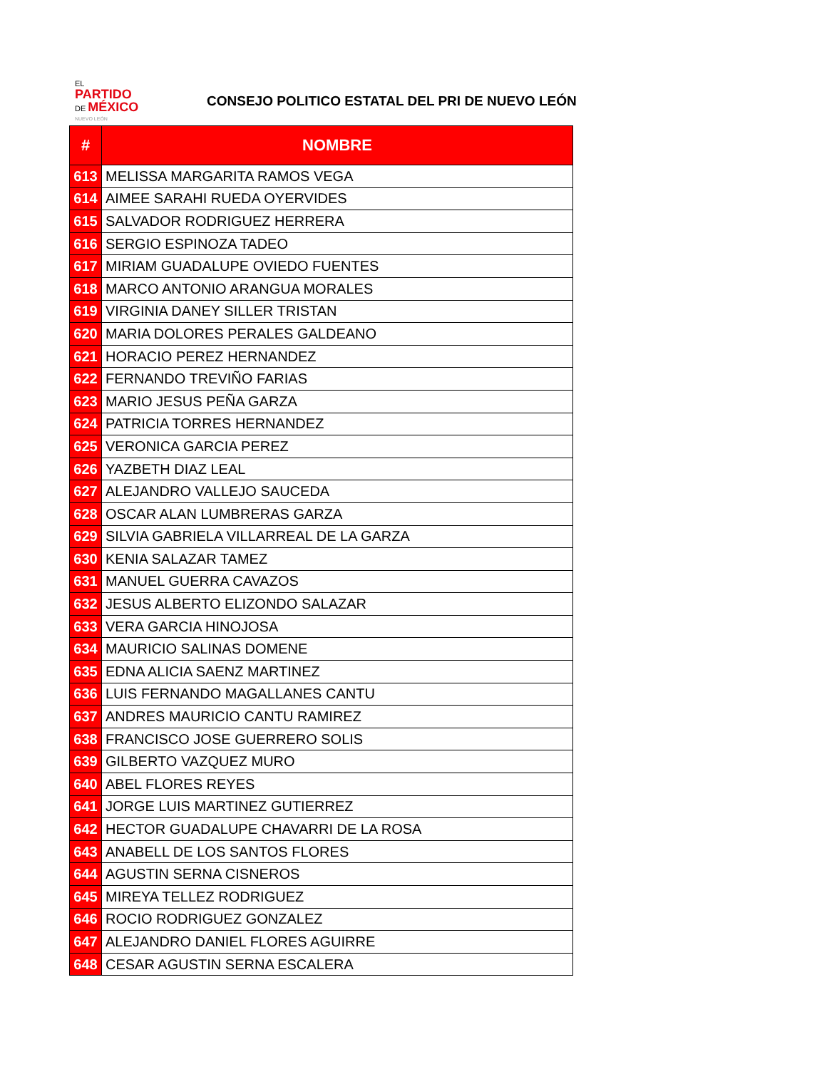EL
PARTIDO
DE MÉXICO
NUEVO LEÓN
CONSEJO POLITICO ESTATAL DEL PRI DE NUEVO LEÓN
| # | NOMBRE |
| --- | --- |
| 613 | MELISSA MARGARITA RAMOS VEGA |
| 614 | AIMEE SARAHI RUEDA OYERVIDES |
| 615 | SALVADOR RODRIGUEZ HERRERA |
| 616 | SERGIO ESPINOZA TADEO |
| 617 | MIRIAM GUADALUPE OVIEDO FUENTES |
| 618 | MARCO ANTONIO ARANGUA MORALES |
| 619 | VIRGINIA DANEY SILLER TRISTAN |
| 620 | MARIA DOLORES PERALES GALDEANO |
| 621 | HORACIO PEREZ HERNANDEZ |
| 622 | FERNANDO TREVIÑO FARIAS |
| 623 | MARIO JESUS PEÑA GARZA |
| 624 | PATRICIA TORRES HERNANDEZ |
| 625 | VERONICA GARCIA PEREZ |
| 626 | YAZBETH DIAZ LEAL |
| 627 | ALEJANDRO VALLEJO SAUCEDA |
| 628 | OSCAR ALAN LUMBRERAS GARZA |
| 629 | SILVIA GABRIELA VILLARREAL DE LA GARZA |
| 630 | KENIA SALAZAR TAMEZ |
| 631 | MANUEL GUERRA CAVAZOS |
| 632 | JESUS ALBERTO ELIZONDO SALAZAR |
| 633 | VERA GARCIA HINOJOSA |
| 634 | MAURICIO SALINAS DOMENE |
| 635 | EDNA ALICIA SAENZ MARTINEZ |
| 636 | LUIS FERNANDO MAGALLANES CANTU |
| 637 | ANDRES MAURICIO CANTU RAMIREZ |
| 638 | FRANCISCO JOSE GUERRERO SOLIS |
| 639 | GILBERTO VAZQUEZ MURO |
| 640 | ABEL FLORES REYES |
| 641 | JORGE LUIS MARTINEZ GUTIERREZ |
| 642 | HECTOR GUADALUPE CHAVARRI DE LA ROSA |
| 643 | ANABELL DE LOS SANTOS FLORES |
| 644 | AGUSTIN SERNA CISNEROS |
| 645 | MIREYA TELLEZ RODRIGUEZ |
| 646 | ROCIO RODRIGUEZ GONZALEZ |
| 647 | ALEJANDRO DANIEL FLORES AGUIRRE |
| 648 | CESAR AGUSTIN SERNA ESCALERA |